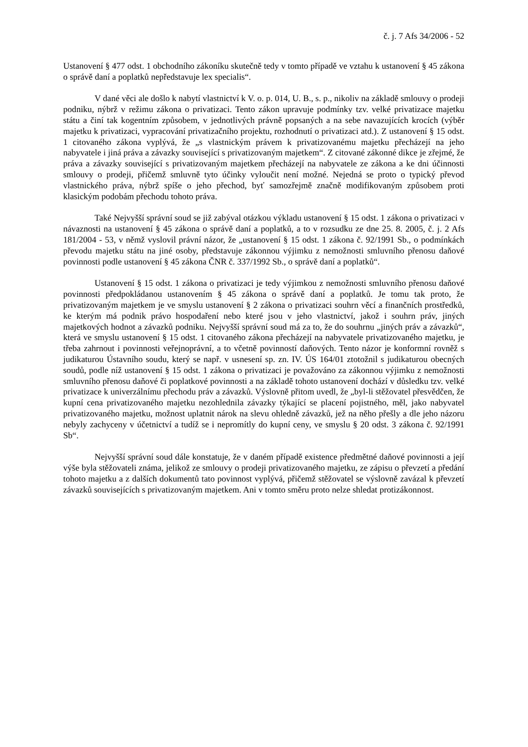č. j. 7 Afs 34/2006 - 52
Ustanovení § 477 odst. 1 obchodního zákoníku skutečně tedy v tomto případě ve vztahu k ustanovení § 45 zákona o správě daní a poplatků nepředstavuje lex specialis“.
V dané věci ale došlo k nabytí vlastnictví k V. o. p. 014, U. B., s. p., nikoliv na základě smlouvy o prodeji podniku, nýbrž v režimu zákona o privatizaci. Tento zákon upravuje podmínky tzv. velké privatizace majetku státu a činí tak kogentním způsobem, v jednotlivých právně popsaných a na sebe navazujících krocích (výběr majetku k privatizaci, vypracování privatizačního projektu, rozhodnutí o privatizaci atd.). Z ustanovení § 15 odst. 1 citovaného zákona vyplývá, že „s vlastnickým právem k privatizovanému majetku přecházejí na jeho nabyvatele i jiná práva a závazky související s privatizovaným majetkem“. Z citované zákonné dikce je zřejmé, že práva a závazky související s privatizovaným majetkem přecházejí na nabyvatele ze zákona a ke dni účinnosti smlouvy o prodeji, přičemž smluvně tyto účinky vyloučit není možné. Nejedná se proto o typický převod vlastnického práva, nýbrž spíše o jeho přechod, byť samozřejmě značně modifikovaným způsobem proti klasickým podobám přechodu tohoto práva.
Také Nejvyšší správní soud se již zabýval otázkou výkladu ustanovení § 15 odst. 1 zákona o privatizaci v návaznosti na ustanovení § 45 zákona o správě daní a poplatků, a to v rozsudku ze dne 25. 8. 2005, č. j. 2 Afs 181/2004 - 53, v němž vyslovil právní názor, že „ustanovení § 15 odst. 1 zákona č. 92/1991 Sb., o podmínkách převodu majetku státu na jiné osoby, představuje zákonnou výjimku z nemožnosti smluvního přenosu daňové povinnosti podle ustanovení § 45 zákona ČNR č. 337/1992 Sb., o správě daní a poplatků“.
Ustanovení § 15 odst. 1 zákona o privatizaci je tedy výjimkou z nemožnosti smluvního přenosu daňové povinnosti předpokládanou ustanovením § 45 zákona o správě daní a poplatků. Je tomu tak proto, že privatizovaným majetkem je ve smyslu ustanovení § 2 zákona o privatizaci souhrn věcí a finančních prostředků, ke kterým má podnik právo hospodaření nebo které jsou v jeho vlastnictví, jakož i souhrn práv, jiných majetkových hodnot a závazků podniku. Nejvyšší správní soud má za to, že do souhrnu „jiných práv a závazků“, která ve smyslu ustanovení § 15 odst. 1 citovaného zákona přecházejí na nabyvatele privatizovaného majetku, je třeba zahrnout i povinnosti veřejnoprávní, a to včetně povinností daňových. Tento názor je konformní rovněž s judikaturou Ústavního soudu, který se např. v usnesení sp. zn. IV. ÚS 164/01 ztotožnil s judikaturou obecných soudů, podle níž ustanovení § 15 odst. 1 zákona o privatizaci je považováno za zákonnou výjimku z nemožnosti smluvního přenosu daňové či poplatkové povinnosti a na základě tohoto ustanovení dochází v důsledku tzv. velké privatizace k univerzálnímu přechodu práv a závazků. Výslovně přitom uvedl, že „byl-li stěžovatel přesvědčen, že kupní cena privatizovaného majetku nezohlednila závazky týkající se placení pojistného, měl, jako nabyvatel privatizovaného majetku, možnost uplatnit nárok na slevu ohledně závazků, jež na něho přešly a dle jeho názoru nebyly zachyceny v účetnictví a tudíž se i nepromítly do kupní ceny, ve smyslu § 20 odst. 3 zákona č. 92/1991 Sb“.
Nejvyšší správní soud dále konstatuje, že v daném případě existence předmětné daňové povinnosti a její výše byla stěžovateli známa, jelikož ze smlouvy o prodeji privatizovaného majetku, ze zápisu o převzetí a předání tohoto majetku a z dalších dokumentů tato povinnost vyplývá, přičemž stěžovatel se výslovně zavázal k převzetí závazků souvisejících s privatizovaným majetkem. Ani v tomto směru proto nelze shledat protizákonnost.